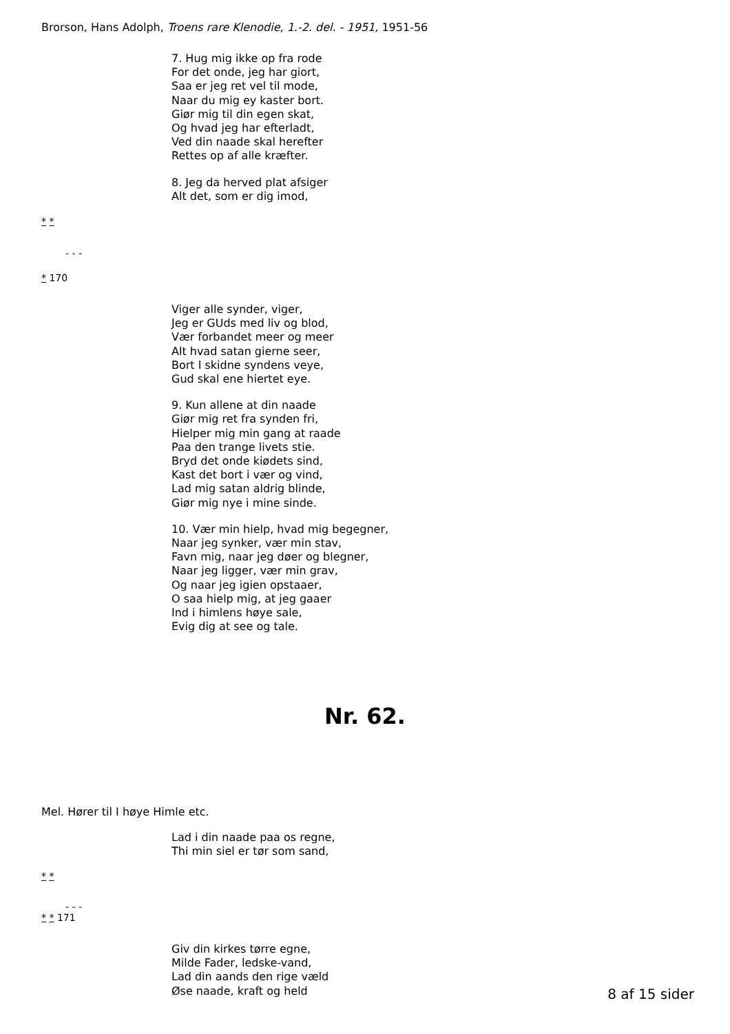Brorson, Hans Adolph, Troens rare Klenodie, 1.-2. del. - 1951, 1951-56
7. Hug mig ikke op fra rode
For det onde, jeg har giort,
Saa er jeg ret vel til mode,
Naar du mig ey kaster bort.
Giør mig til din egen skat,
Og hvad jeg har efterladt,
Ved din naade skal herefter
Rettes op af alle kræfter.
8. Jeg da herved plat afsiger
Alt det, som er dig imod,
* *
- - -
* 170
Viger alle synder, viger,
Jeg er GUds med liv og blod,
Vær forbandet meer og meer
Alt hvad satan gierne seer,
Bort I skidne syndens veye,
Gud skal ene hiertet eye.
9. Kun allene at din naade
Giør mig ret fra synden fri,
Hielper mig min gang at raade
Paa den trange livets stie.
Bryd det onde kiødets sind,
Kast det bort i vær og vind,
Lad mig satan aldrig blinde,
Giør mig nye i mine sinde.
10. Vær min hielp, hvad mig begegner,
Naar jeg synker, vær min stav,
Favn mig, naar jeg døer og blegner,
Naar jeg ligger, vær min grav,
Og naar jeg igien opstaaer,
O saa hielp mig, at jeg gaaer
Ind i himlens høye sale,
Evig dig at see og tale.
Nr. 62.
Mel. Hører til I høye Himle etc.
Lad i din naade paa os regne,
Thi min siel er tør som sand,
* *
- - -
* * 171
Giv din kirkes tørre egne,
Milde Fader, ledske-vand,
Lad din aands den rige væld
Øse naade, kraft og held
8 af 15 sider